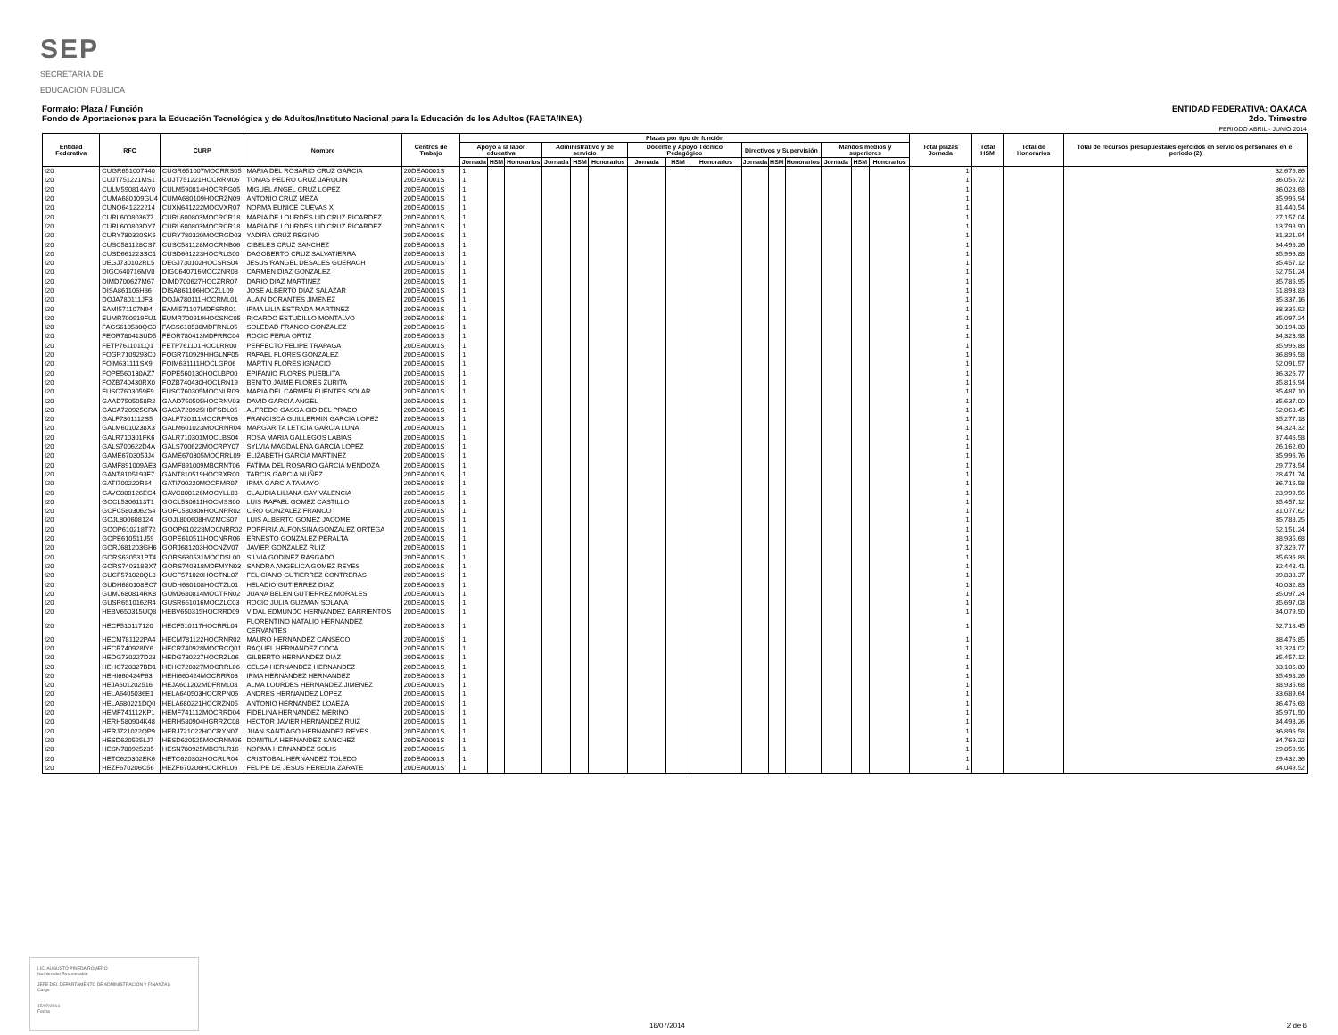SEP
SECRETARÍA DE
EDUCACIÓN PÚBLICA
Formato: Plaza / Función
Fondo de Aportaciones para la Educación Tecnológica y de Adultos/Instituto Nacional para la Educación de los Adultos (FAETA/INEA)
ENTIDAD FEDERATIVA: OAXACA
2do. Trimestre
PERIODO ABRIL - JUNIO 2014
| Entidad Federativa | RFC | CURP | Nombre | Centros de Trabajo | Plazas por tipo de función | | | | | | | | | | | | | | | Total plazas Jornada | Total HSM | Total de Honorarios | Total de recursos presupuestales ejercidos en servicios personales en el periodo (2) |
| --- | --- | --- | --- | --- | --- | --- | --- | --- | --- | --- | --- | --- | --- | --- | --- | --- | --- | --- | --- | --- | --- | --- | --- |
| | | | | | Apoyo a la labor educativa | | | Administrativo y de servicio | | | Docente y Apoyo Técnico Pedagógico | | | Directivos y Supervisión | | | Mandos medios y superiores | | | | | | |
| | | | | | Jornada | HSM | Honorarios | Jornada | HSM | Honorarios | Jornada | HSM | Honorarios | Jornada | HSM | Honorarios | Jornada | HSM | Honorarios | | | | |
| I20 | CUGR651007440 | CUGR651007MOCRRS05 | MARIA DEL ROSARIO CRUZ GARCIA | 20DEA0001S | 1 | | | | | | | | | | | | | | | 1 | | | 32,676.86 |
| I20 | CUJT751221MS1 | CUJT751221HOCRRM06 | TOMAS PEDRO CRUZ JARQUIN | 20DEA0001S | 1 | | | | | | | | | | | | | | | 1 | | | 36,056.72 |
| I20 | CULM590814AY0 | CULM590814HOCRPG05 | MIGUEL ANGEL CRUZ LOPEZ | 20DEA0001S | 1 | | | | | | | | | | | | | | | 1 | | | 36,028.68 |
| I20 | CUMA680109GU4 | CUMA680109HOCRZN09 | ANTONIO CRUZ MEZA | 20DEA0001S | 1 | | | | | | | | | | | | | | | 1 | | | 35,996.94 |
| I20 | CUNO641222214 | CUXN641222MOCVXR07 | NORMA EUNICE CUEVAS X | 20DEA0001S | 1 | | | | | | | | | | | | | | | 1 | | | 31,440.54 |
| I20 | CURL600803677 | CURL600803MOCRCR18 | MARIA DE LOURDES LID CRUZ RICARDEZ | 20DEA0001S | 1 | | | | | | | | | | | | | | | 1 | | | 27,157.04 |
| I20 | CURL600803DY7 | CURL600803MOCRCR18 | MARIA DE LOURDES LID CRUZ RICARDEZ | 20DEA0001S | 1 | | | | | | | | | | | | | | | 1 | | | 13,798.90 |
| I20 | CURY780320SK6 | CURY780320MOCRGD03 | YADIRA CRUZ REGINO | 20DEA0001S | 1 | | | | | | | | | | | | | | | 1 | | | 31,321.94 |
| I20 | CUSC581128CS7 | CUSC581128MOCRNB06 | CIBELES CRUZ SANCHEZ | 20DEA0001S | 1 | | | | | | | | | | | | | | | 1 | | | 34,498.26 |
| I20 | CUSD661223SC1 | CUSD661223HOCRLG00 | DAGOBERTO CRUZ SALVATIERRA | 20DEA0001S | 1 | | | | | | | | | | | | | | | 1 | | | 35,996.88 |
| I20 | DEGJ730102RL5 | DEGJ730102HOCSRS04 | JESUS RANGEL DESALES GUERACH | 20DEA0001S | 1 | | | | | | | | | | | | | | | 1 | | | 35,457.12 |
| I20 | DIGC640716MV0 | DIGC640716MOCZNR08 | CARMEN DIAZ GONZALEZ | 20DEA0001S | 1 | | | | | | | | | | | | | | | 1 | | | 52,751.24 |
| I20 | DIMD700627M67 | DIMD700627HOCZRR07 | DARIO DIAZ MARTINEZ | 20DEA0001S | 1 | | | | | | | | | | | | | | | 1 | | | 35,786.95 |
| I20 | DISA861106H86 | DISA861106HOCZLL09 | JOSE ALBERTO DIAZ SALAZAR | 20DEA0001S | 1 | | | | | | | | | | | | | | | 1 | | | 51,893.83 |
| I20 | DOJA780111JF3 | DOJA780111HOCRML01 | ALAIN DORANTES JIMENEZ | 20DEA0001S | 1 | | | | | | | | | | | | | | | 1 | | | 35,337.16 |
| I20 | EAMI571107N94 | EAMI571107MDFSRR01 | IRMA LILIA ESTRADA MARTINEZ | 20DEA0001S | 1 | | | | | | | | | | | | | | | 1 | | | 38,335.92 |
| I20 | EUMR700919FU1 | EUMR700919HOCSNC05 | RICARDO ESTUDILLO MONTALVO | 20DEA0001S | 1 | | | | | | | | | | | | | | | 1 | | | 35,097.24 |
| I20 | FAGS610530QG0 | FAGS610530MDFRNL05 | SOLEDAD FRANCO GONZALEZ | 20DEA0001S | 1 | | | | | | | | | | | | | | | 1 | | | 30,194.38 |
| I20 | FEOR780413UD5 | FEOR780413MDFRRC04 | ROCIO FERIA ORTIZ | 20DEA0001S | 1 | | | | | | | | | | | | | | | 1 | | | 34,323.98 |
| I20 | FETP761101LQ1 | FETP761101HOCLRR00 | PERFECTO FELIPE TRAPAGA | 20DEA0001S | 1 | | | | | | | | | | | | | | | 1 | | | 35,996.88 |
| I20 | FOGR7109293C0 | FOGR710929HHGLNF05 | RAFAEL FLORES GONZALEZ | 20DEA0001S | 1 | | | | | | | | | | | | | | | 1 | | | 36,896.58 |
| I20 | FOIM631111SX9 | FOIM631111HOCLGR06 | MARTIN FLORES IGNACIO | 20DEA0001S | 1 | | | | | | | | | | | | | | | 1 | | | 52,091.57 |
| I20 | FOPE560130AZ7 | FOPE560130HOCLBP00 | EPIFANIO FLORES PUEBLITA | 20DEA0001S | 1 | | | | | | | | | | | | | | | 1 | | | 36,326.77 |
| I20 | FOZB740430RX0 | FOZB740430HOCLRN19 | BENITO JAIME FLORES ZURITA | 20DEA0001S | 1 | | | | | | | | | | | | | | | 1 | | | 35,816.94 |
| I20 | FUSC7603059F9 | FUSC760305MOCNLR09 | MARIA DEL CARMEN FUENTES SOLAR | 20DEA0001S | 1 | | | | | | | | | | | | | | | 1 | | | 35,487.10 |
| I20 | GAAD7505058R2 | GAAD750505HOCRNV03 | DAVID GARCIA ANGEL | 20DEA0001S | 1 | | | | | | | | | | | | | | | 1 | | | 35,637.00 |
| I20 | GACA720925CRA | GACA720925HDFSDL05 | ALFREDO GASGA CID DEL PRADO | 20DEA0001S | 1 | | | | | | | | | | | | | | | 1 | | | 52,068.45 |
| I20 | GALF7301112S5 | GALF730111MOCRPR03 | FRANCISCA GUILLERMIN GARCIA LOPEZ | 20DEA0001S | 1 | | | | | | | | | | | | | | | 1 | | | 35,277.18 |
| I20 | GALM6010238X3 | GALM601023MOCRNR04 | MARGARITA LETICIA GARCIA LUNA | 20DEA0001S | 1 | | | | | | | | | | | | | | | 1 | | | 34,324.32 |
| I20 | GALR710301FK6 | GALR710301MOCLBS04 | ROSA MARIA GALLEGOS LABIAS | 20DEA0001S | 1 | | | | | | | | | | | | | | | 1 | | | 37,446.58 |
| I20 | GALS700622D4A | GALS700622MOCRPY07 | SYLVIA MAGDALENA GARCIA LOPEZ | 20DEA0001S | 1 | | | | | | | | | | | | | | | 1 | | | 26,162.60 |
| I20 | GAME670305JJ4 | GAME670305MOCRRL09 | ELIZABETH GARCIA MARTINEZ | 20DEA0001S | 1 | | | | | | | | | | | | | | | 1 | | | 35,996.76 |
| I20 | GAMF891009AE3 | GAMF891009MBCRNT06 | FATIMA DEL ROSARIO GARCIA MENDOZA | 20DEA0001S | 1 | | | | | | | | | | | | | | | 1 | | | 29,773.54 |
| I20 | GANT8105193F7 | GANT810519HOCRXR00 | TARCIS GARCIA NUÑEZ | 20DEA0001S | 1 | | | | | | | | | | | | | | | 1 | | | 28,471.74 |
| I20 | GATI700220R64 | GATI700220MOCRMR07 | IRMA GARCIA TAMAYO | 20DEA0001S | 1 | | | | | | | | | | | | | | | 1 | | | 36,716.58 |
| I20 | GAVC800126EG4 | GAVC800126MOCYLL08 | CLAUDIA LILIANA GAY VALENCIA | 20DEA0001S | 1 | | | | | | | | | | | | | | | 1 | | | 23,999.56 |
| I20 | GOCL5306113T1 | GOCL530611HOCMSS00 | LUIS RAFAEL GOMEZ CASTILLO | 20DEA0001S | 1 | | | | | | | | | | | | | | | 1 | | | 35,457.12 |
| I20 | GOFC5803062S4 | GOFC580306HOCNRR02 | CIRO GONZALEZ FRANCO | 20DEA0001S | 1 | | | | | | | | | | | | | | | 1 | | | 31,077.62 |
| I20 | GOJL800608124 | GOJL800608HVZMCS07 | LUIS ALBERTO GOMEZ JACOME | 20DEA0001S | 1 | | | | | | | | | | | | | | | 1 | | | 35,788.25 |
| I20 | GOOP610218T72 | GOOP610228MOCNRR02 | PORFIRIA ALFONSINA GONZALEZ ORTEGA | 20DEA0001S | 1 | | | | | | | | | | | | | | | 1 | | | 52,151.24 |
| I20 | GOPE610511J59 | GOPE610511HOCNRR06 | ERNESTO GONZALEZ PERALTA | 20DEA0001S | 1 | | | | | | | | | | | | | | | 1 | | | 38,935.68 |
| I20 | GORJ681203GH6 | GORJ681203HOCNZV07 | JAVIER GONZALEZ RUIZ | 20DEA0001S | 1 | | | | | | | | | | | | | | | 1 | | | 37,329.77 |
| I20 | GORS630531PT4 | GORS630531MOCDSL00 | SILVIA GODINEZ RASGADO | 20DEA0001S | 1 | | | | | | | | | | | | | | | 1 | | | 35,636.88 |
| I20 | GORS740318BX7 | GORS740318MDFMYN03 | SANDRA ANGELICA GOMEZ REYES | 20DEA0001S | 1 | | | | | | | | | | | | | | | 1 | | | 32,448.41 |
| I20 | GUCF571020QL8 | GUCF571020HOCTNL07 | FELICIANO GUTIERREZ CONTRERAS | 20DEA0001S | 1 | | | | | | | | | | | | | | | 1 | | | 39,838.37 |
| I20 | GUDH680108EC7 | GUDH680108HOCTZL01 | HELADIO GUTIERREZ DIAZ | 20DEA0001S | 1 | | | | | | | | | | | | | | | 1 | | | 40,032.83 |
| I20 | GUMJ680814RK8 | GUMJ680814MOCTRN02 | JUANA BELEN GUTIERREZ MORALES | 20DEA0001S | 1 | | | | | | | | | | | | | | | 1 | | | 35,097.24 |
| I20 | GUSR6510162R4 | GUSR651016MOCZLC03 | ROCIO JULIA GUZMAN SOLANA | 20DEA0001S | 1 | | | | | | | | | | | | | | | 1 | | | 35,697.08 |
| I20 | HEBV650315UQ8 | HEBV650315HOCRRD09 | VIDAL EDMUNDO HERNANDEZ BARRIENTOS | 20DEA0001S | 1 | | | | | | | | | | | | | | | 1 | | | 34,079.50 |
| I20 | HECF510117120 | HECF510117HOCRRL04 | FLORENTINO NATALIO HERNANDEZ CERVANTES | 20DEA0001S | 1 | | | | | | | | | | | | | | | 1 | | | 52,718.45 |
| I20 | HECM781122PA4 | HECM781122HOCRNR02 | MAURO HERNANDEZ CANSECO | 20DEA0001S | 1 | | | | | | | | | | | | | | | 1 | | | 38,476.85 |
| I20 | HECR740928IY6 | HECR740928MOCRCQ01 | RAQUEL HERNANDEZ COCA | 20DEA0001S | 1 | | | | | | | | | | | | | | | 1 | | | 31,324.02 |
| I20 | HEDG730227D28 | HEDG730227HOCRZL06 | GILBERTO HERNANDEZ DIAZ | 20DEA0001S | 1 | | | | | | | | | | | | | | | 1 | | | 35,457.12 |
| I20 | HEHC720327BD1 | HEHC720327MOCRRL06 | CELSA HERNANDEZ HERNANDEZ | 20DEA0001S | 1 | | | | | | | | | | | | | | | 1 | | | 33,106.80 |
| I20 | HEHI660424P63 | HEHI660424MOCRRR03 | IRMA HERNANDEZ HERNANDEZ | 20DEA0001S | 1 | | | | | | | | | | | | | | | 1 | | | 35,498.26 |
| I20 | HEJA601202516 | HEJA601202MDFRML08 | ALMA LOURDES HERNANDEZ JIMENEZ | 20DEA0001S | 1 | | | | | | | | | | | | | | | 1 | | | 38,935.68 |
| I20 | HELA6405036E1 | HELA640503HOCRPN06 | ANDRES HERNANDEZ LOPEZ | 20DEA0001S | 1 | | | | | | | | | | | | | | | 1 | | | 33,689.64 |
| I20 | HELA680221DQ0 | HELA680221HOCRZN05 | ANTONIO HERNANDEZ LOAEZA | 20DEA0001S | 1 | | | | | | | | | | | | | | | 1 | | | 36,476.68 |
| I20 | HEMF741112KP1 | HEMF741112MOCRRD04 | FIDELINA HERNANDEZ MERINO | 20DEA0001S | 1 | | | | | | | | | | | | | | | 1 | | | 35,971.50 |
| I20 | HERH580904K48 | HERH580904HGRRZC08 | HECTOR JAVIER HERNANDEZ RUIZ | 20DEA0001S | 1 | | | | | | | | | | | | | | | 1 | | | 34,498.26 |
| I20 | HERJ721022QP9 | HERJ721022HOCRYN07 | JUAN SANTIAGO HERNANDEZ REYES | 20DEA0001S | 1 | | | | | | | | | | | | | | | 1 | | | 36,896.58 |
| I20 | HESD620525LJ7 | HESD620525MOCRNM06 | DOMITILA HERNANDEZ SANCHEZ | 20DEA0001S | 1 | | | | | | | | | | | | | | | 1 | | | 34,769.22 |
| I20 | HESN780925235 | HESN780925MBCRLR16 | NORMA HERNANDEZ SOLIS | 20DEA0001S | 1 | | | | | | | | | | | | | | | 1 | | | 29,859.96 |
| I20 | HETC620302EK6 | HETC620302HOCRLR04 | CRISTOBAL HERNANDEZ TOLEDO | 20DEA0001S | 1 | | | | | | | | | | | | | | | 1 | | | 29,432.36 |
| I20 | HEZF670206C56 | HEZF670206HOCRRL06 | FELIPE DE JESUS HEREDIA ZARATE | 20DEA0001S | 1 | | | | | | | | | | | | | | | 1 | | | 34,049.52 |
LIC. AUGUSTO PINEDA ROMERO
Nombre del Responsable
JEFE DEL DEPARTAMENTO DE ADMINISTRACION Y FINANZAS
Cargo
15/07/2014
Fecha
16/07/2014 2 de 6